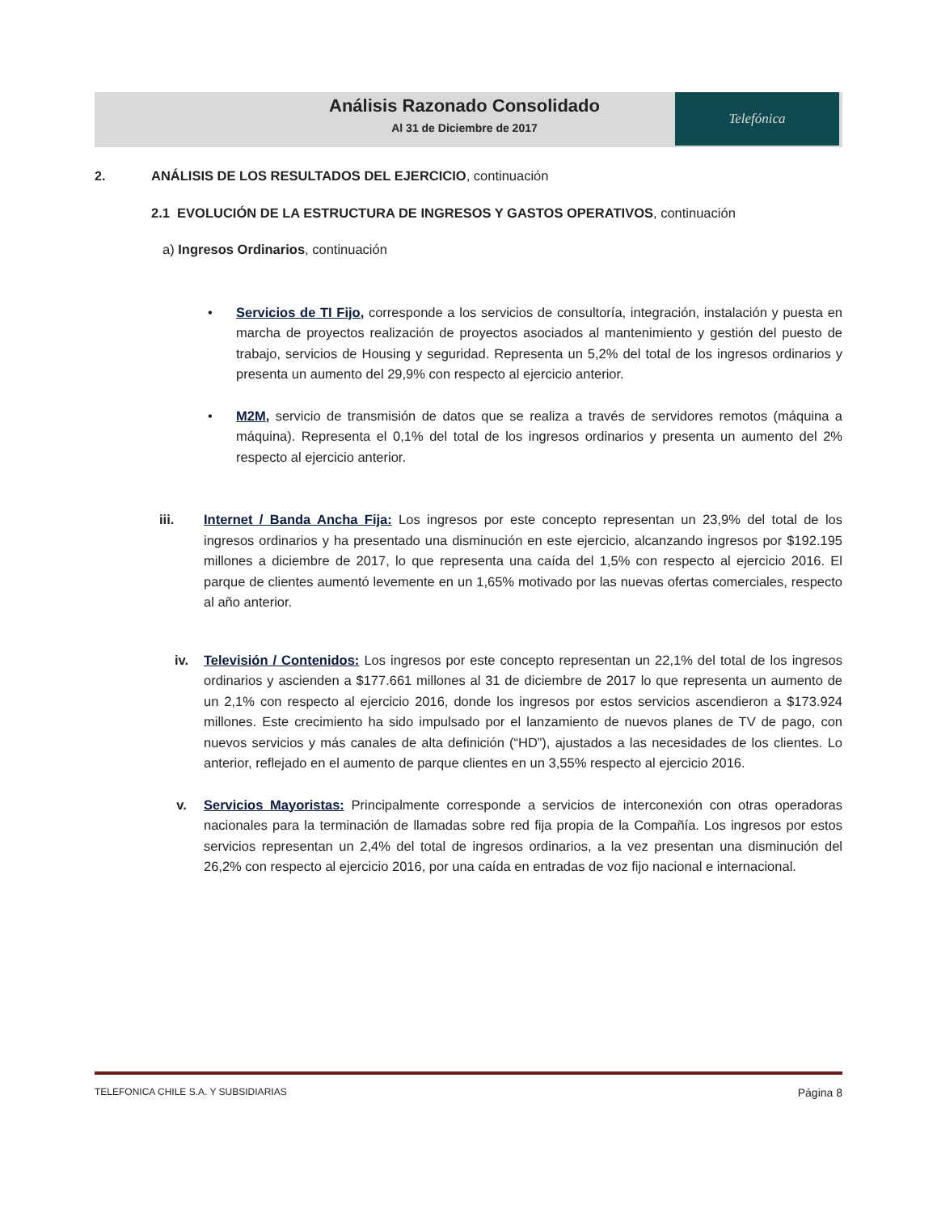Telefónica
Análisis Razonado Consolidado
Al 31 de Diciembre de 2017
2. ANÁLISIS DE LOS RESULTADOS DEL EJERCICIO, continuación
2.1 EVOLUCIÓN DE LA ESTRUCTURA DE INGRESOS Y GASTOS OPERATIVOS, continuación
a) Ingresos Ordinarios, continuación
• Servicios de TI Fijo, corresponde a los servicios de consultoría, integración, instalación y puesta en marcha de proyectos realización de proyectos asociados al mantenimiento y gestión del puesto de trabajo, servicios de Housing y seguridad. Representa un 5,2% del total de los ingresos ordinarios y presenta un aumento del 29,9% con respecto al ejercicio anterior.
• M2M, servicio de transmisión de datos que se realiza a través de servidores remotos (máquina a máquina). Representa el 0,1% del total de los ingresos ordinarios y presenta un aumento del 2% respecto al ejercicio anterior.
iii. Internet / Banda Ancha Fija: Los ingresos por este concepto representan un 23,9% del total de los ingresos ordinarios y ha presentado una disminución en este ejercicio, alcanzando ingresos por $192.195 millones a diciembre de 2017, lo que representa una caída del 1,5% con respecto al ejercicio 2016. El parque de clientes aumentó levemente en un 1,65% motivado por las nuevas ofertas comerciales, respecto al año anterior.
iv. Televisión / Contenidos: Los ingresos por este concepto representan un 22,1% del total de los ingresos ordinarios y ascienden a $177.661 millones al 31 de diciembre de 2017 lo que representa un aumento de un 2,1% con respecto al ejercicio 2016, donde los ingresos por estos servicios ascendieron a $173.924 millones. Este crecimiento ha sido impulsado por el lanzamiento de nuevos planes de TV de pago, con nuevos servicios y más canales de alta definición (“HD”), ajustados a las necesidades de los clientes. Lo anterior, reflejado en el aumento de parque clientes en un 3,55% respecto al ejercicio 2016.
v. Servicios Mayoristas: Principalmente corresponde a servicios de interconexión con otras operadoras nacionales para la terminación de llamadas sobre red fija propia de la Compañía. Los ingresos por estos servicios representan un 2,4% del total de ingresos ordinarios, a la vez presentan una disminución del 26,2% con respecto al ejercicio 2016, por una caída en entradas de voz fijo nacional e internacional.
TELEFONICA CHILE S.A. Y SUBSIDIARIAS Página 8